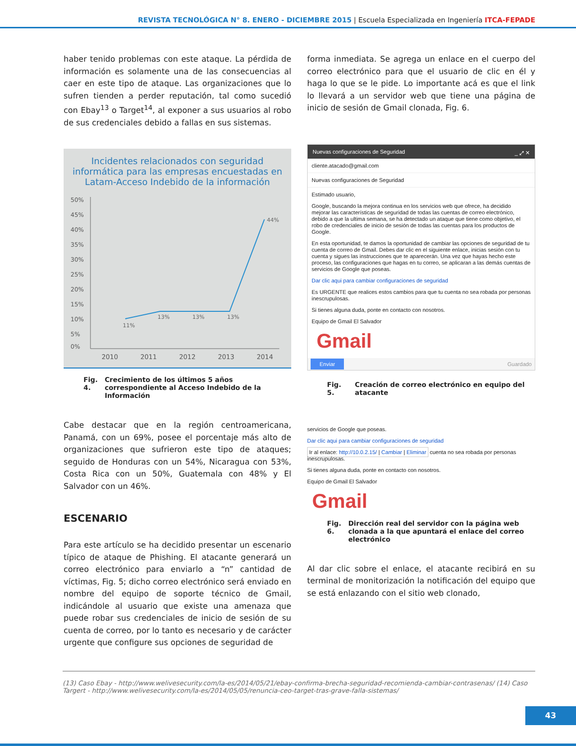REVISTA TECNOLÓGICA N° 8. ENERO - DICIEMBRE 2015 | Escuela Especializada en Ingeniería ITCA-FEPADE
haber tenido problemas con este ataque. La pérdida de información es solamente una de las consecuencias al caer en este tipo de ataque. Las organizaciones que lo sufren tienden a perder reputación, tal como sucedió con Ebay<sup>13</sup> o Target<sup>14</sup>, al exponer a sus usuarios al robo de sus credenciales debido a fallas en sus sistemas.
Incidentes relacionados con seguridad informática para las empresas encuestadas en Latam-Acceso Indebido de la información
50%
45%
40%
35%
30%
25%
20%
15%
10%
5%
0%
11%
13%
13%
13%
44%
2010 2011 2012 2013 2014
Fig. 4. Crecimiento de los últimos 5 años correspondiente al Acceso Indebido de la Información
Cabe destacar que en la región centroamericana, Panamá, con un 69%, posee el porcentaje más alto de organizaciones que sufrieron este tipo de ataques; seguido de Honduras con un 54%, Nicaragua con 53%, Costa Rica con un 50%, Guatemala con 48% y El Salvador con un 46%.
ESCENARIO
Para este artículo se ha decidido presentar un escenario típico de ataque de Phishing. El atacante generará un correo electrónico para enviarlo a “n” cantidad de víctimas, Fig. 5; dicho correo electrónico será enviado en nombre del equipo de soporte técnico de Gmail, indicándole al usuario que existe una amenaza que puede robar sus credenciales de inicio de sesión de su cuenta de correo, por lo tanto es necesario y de carácter urgente que configure sus opciones de seguridad de
forma inmediata. Se agrega un enlace en el cuerpo del correo electrónico para que el usuario de clic en él y haga lo que se le pide. Lo importante acá es que el link lo llevará a un servidor web que tiene una página de inicio de sesión de Gmail clonada, Fig. 6.
Nuevas configuraciones de Seguridad _ ⤢ ✕
cliente.atacado@gmail.com
Nuevas configuraciones de Seguridad
Estimado usuario,
Google, buscando la mejora continua en los servicios web que ofrece, ha decidido mejorar las características de seguridad de todas las cuentas de correo electrónico, debido a que la ultima semana, se ha detectado un ataque que tiene como objetivo, el robo de credenciales de inicio de sesión de todas las cuentas para los productos de Google.
En esta oportunidad, te damos la oportunidad de cambiar las opciones de seguridad de tu cuenta de correo de Gmail. Debes dar clic en el siguiente enlace, inicias sesión con tu cuenta y sigues las instrucciones que te aparecerán. Una vez que hayas hecho este proceso, las configuraciones que hagas en tu correo, se aplicaran a las demás cuentas de servicios de Google que poseas.
Dar clic aqui para cambiar configuraciones de seguridad
Es URGENTE que realices estos cambios para que tu cuenta no sea robada por personas inescrupulosas.
Si tienes alguna duda, ponte en contacto con nosotros.
Equipo de Gmail El Salvador
Gmail
Enviar Guardado
Fig. 5. Creación de correo electrónico en equipo del atacante
servicios de Google que poseas.
Dar clic aqui para cambiar configuraciones de seguridad
Ir al enlace: http://10.0.2.15/ | Cambiar | Eliminar cuenta no sea robada por personas inescrupulosas.
Si tienes alguna duda, ponte en contacto con nosotros.
Equipo de Gmail El Salvador
Gmail
Fig. 6. Dirección real del servidor con la página web clonada a la que apuntará el enlace del correo electrónico
Al dar clic sobre el enlace, el atacante recibirá en su terminal de monitorización la notificación del equipo que se está enlazando con el sitio web clonado,
(13) Caso Ebay - http://www.welivesecurity.com/la-es/2014/05/21/ebay-confirma-brecha-seguridad-recomienda-cambiar-contrasenas/ (14) Caso Targert - http://www.welivesecurity.com/la-es/2014/05/05/renuncia-ceo-target-tras-grave-falla-sistemas/
43